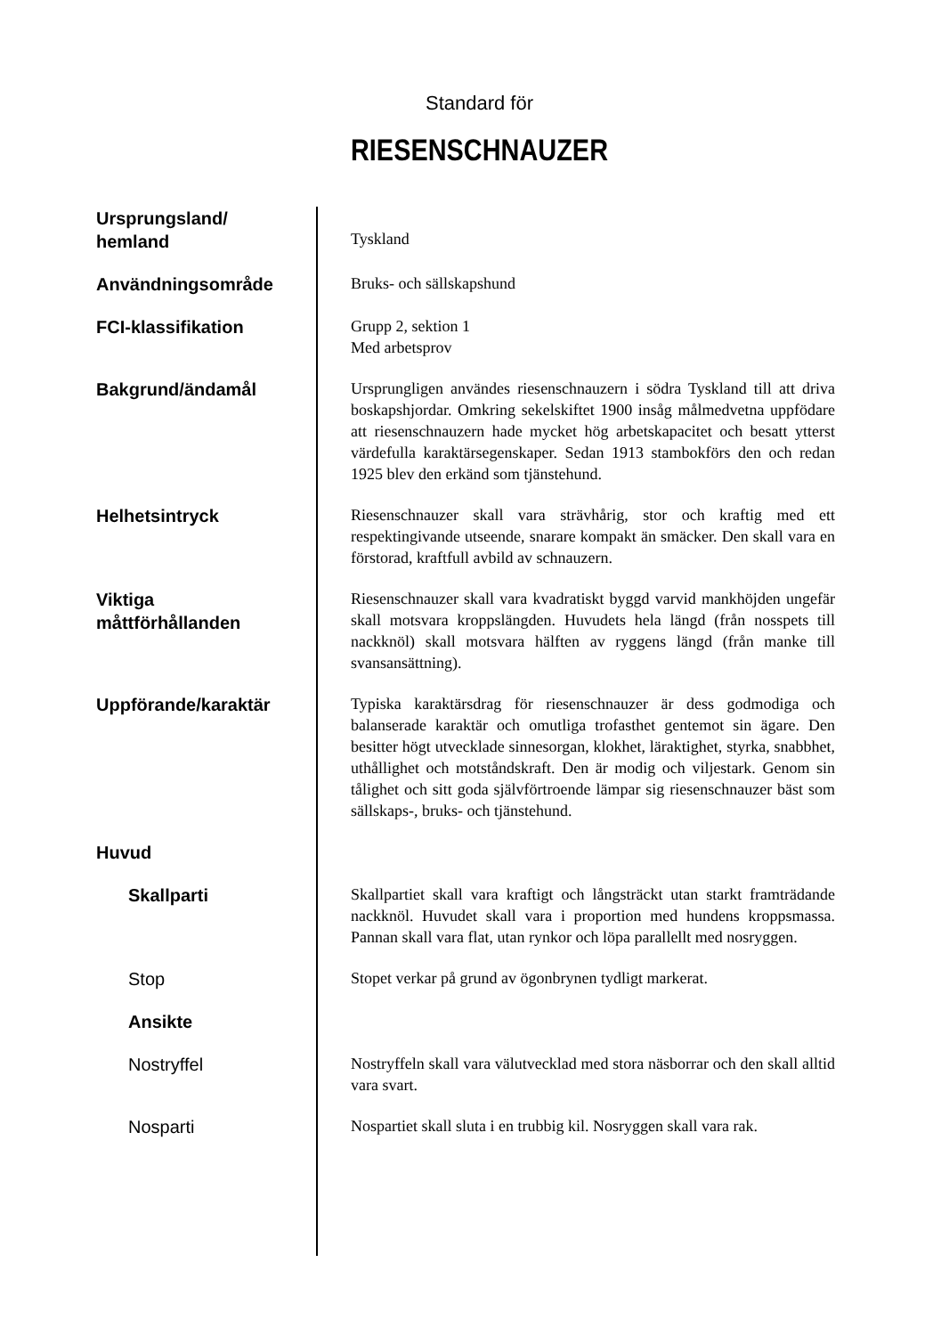Standard för
RIESENSCHNAUZER
Ursprungsland/
hemland
Tyskland
Användningsområde
Bruks- och sällskapshund
FCI-klassifikation
Grupp 2, sektion 1
Med arbetsprov
Bakgrund/ändamål
Ursprungligen användes riesenschnauzern i södra Tyskland till att driva boskapshjordar. Omkring sekelskiftet 1900 insåg målmedvetna uppfödare att riesenschnauzern hade mycket hög arbetskapacitet och besatt ytterst värdefulla karaktärsegenskaper. Sedan 1913 stambokförs den och redan 1925 blev den erkänd som tjänstehund.
Helhetsintryck
Riesenschnauzer skall vara strävhårig, stor och kraftig med ett respektingivande utseende, snarare kompakt än smäcker. Den skall vara en förstorad, kraftfull avbild av schnauzern.
Viktiga
måttförhållanden
Riesenschnauzer skall vara kvadratiskt byggd varvid mankhöjden ungefär skall motsvara kroppslängden. Huvudets hela längd (från nosspets till nackknöl) skall motsvara hälften av ryggens längd (från manke till svansansättning).
Uppförande/karaktär
Typiska karaktärsdrag för riesenschnauzer är dess godmodiga och balanserade karaktär och omutliga trofasthet gentemot sin ägare. Den besitter högt utvecklade sinnesorgan, klokhet, läraktighet, styrka, snabbhet, uthållighet och motståndskraft. Den är modig och viljestark. Genom sin tålighet och sitt goda självförtroende lämpar sig riesenschnauzer bäst som sällskaps-, bruks- och tjänstehund.
Huvud
Skallparti
Skallpartiet skall vara kraftigt och långsträckt utan starkt framträdande nackknöl. Huvudet skall vara i proportion med hundens kroppsmassa. Pannan skall vara flat, utan rynkor och löpa parallellt med nosryggen.
Stop
Stopet verkar på grund av ögonbrynen tydligt markerat.
Ansikte
Nostryffel
Nostryffeln skall vara välutvecklad med stora näsborrar och den skall alltid vara svart.
Nosparti
Nospartiet skall sluta i en trubbig kil. Nosryggen skall vara rak.